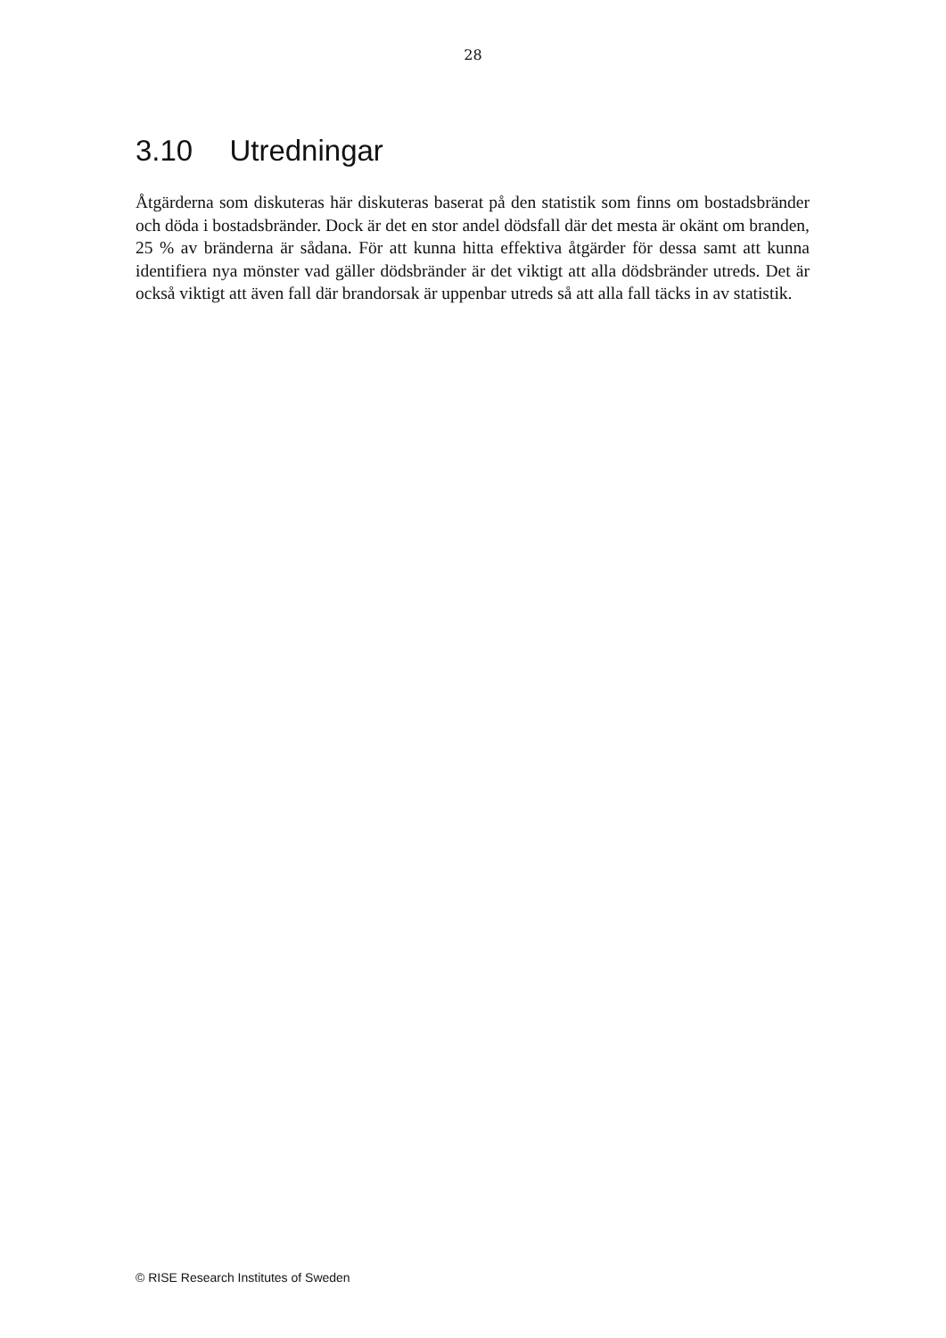28
3.10 Utredningar
Åtgärderna som diskuteras här diskuteras baserat på den statistik som finns om bostadsbränder och döda i bostadsbränder. Dock är det en stor andel dödsfall där det mesta är okänt om branden, 25 % av bränderna är sådana. För att kunna hitta effektiva åtgärder för dessa samt att kunna identifiera nya mönster vad gäller dödsbränder är det viktigt att alla dödsbränder utreds. Det är också viktigt att även fall där brandorsak är uppenbar utreds så att alla fall täcks in av statistik.
© RISE Research Institutes of Sweden